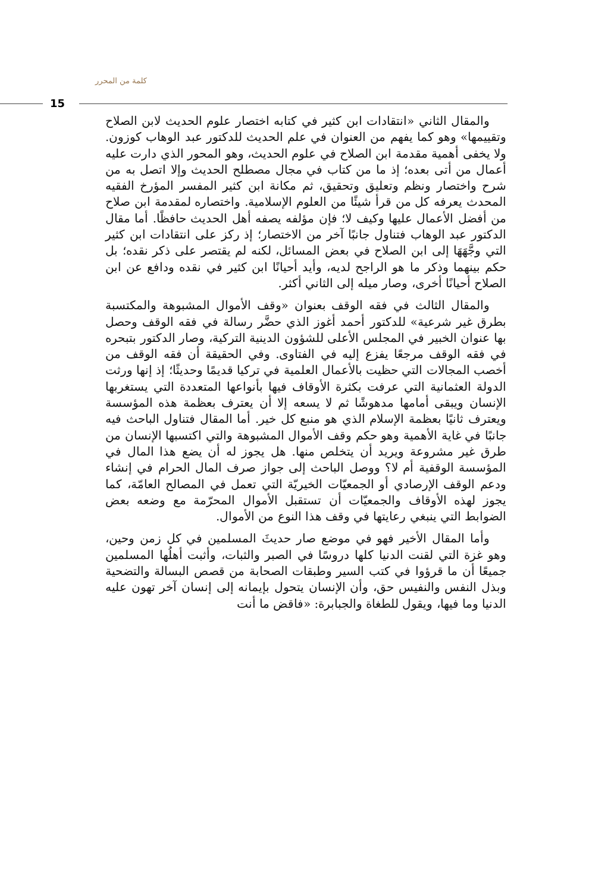كلمة من المحرر
15
والمقال الثاني «انتقادات ابن كثير في كتابه اختصار علوم الحديث لابن الصلاح وتقييمها» وهو كما يفهم من العنوان في علم الحديث للدكتور عبد الوهاب كوزون. ولا يخفى أهمية مقدمة ابن الصلاح في علوم الحديث، وهو المحور الذي دارت عليه أعمال من أتى بعده؛ إذ ما من كتاب في مجال مصطلح الحديث وإلا اتصل به من شرح واختصار ونظم وتعليق وتحقيق، ثم مكانة ابن كثير المفسر المؤرخ الفقيه المحدث يعرفه كل من قرأ شيئًا من العلوم الإسلامية. واختصاره لمقدمة ابن صلاح من أفضل الأعمال عليها وكيف لا؛ فإن مؤلفه يصفه أهل الحديث حافظًا. أما مقال الدكتور عبد الوهاب فتناول جانبًا آخر من الاختصار؛ إذ ركز على انتقادات ابن كثير التي وجَّهَهَا إلى ابن الصلاح في بعض المسائل، لكنه لم يقتصر على ذكر نقده؛ بل حكم بينهما وذكر ما هو الراجح لديه، وأيد أحيانًا ابن كثير في نقده ودافع عن ابن الصلاح أحيانًا أخرى، وصار ميله إلى الثاني أكثر.
والمقال الثالث في فقه الوقف بعنوان «وقف الأموال المشبوهة والمكتسبة بطرق غير شرعية» للدكتور أحمد أغوز الذي حضَّر رسالة في فقه الوقف وحصل بها عنوان الخبير في المجلس الأعلى للشؤون الدينية التركية، وصار الدكتور بتبحره في فقه الوقف مرجعًا يفزع إليه في الفتاوى. وفي الحقيقة أن فقه الوقف من أخصب المجالات التي حظيت بالأعمال العلمية في تركيا قديمًا وحديثًا؛ إذ إنها ورثت الدولة العثمانية التي عرفت بكثرة الأوقاف فيها بأنواعها المتعددة التي يستغربها الإنسان ويبقى أمامها مدهوشًا ثم لا يسعه إلا أن يعترف بعظمة هذه المؤسسة ويعترف ثانيًا بعظمة الإسلام الذي هو منبع كل خير. أما المقال فتناول الباحث فيه جانبًا في غاية الأهمية وهو حكم وقف الأموال المشبوهة والتي اكتسبها الإنسان من طرق غير مشروعة ويريد أن يتخلص منها. هل يجوز له أن يضع هذا المال في المؤسسة الوقفية أم لا؟ ووصل الباحث إلى جواز صرف المال الحرام في إنشاء ودعم الوقف الإرصادي أو الجمعيّات الخيريّة التي تعمل في المصالح العامّة، كما يجوز لهذه الأوقاف والجمعيّات أن تستقبل الأموال المحرّمة مع وضعه بعض الضوابط التي ينبغي رعايتها في وقف هذا النوع من الأموال.
وأما المقال الأخير فهو في موضع صار حديثَ المسلمين في كل زمن وحين، وهو غزة التي لقنت الدنيا كلها دروسًا في الصبر والثبات، وأثبت أهلُها المسلمين جميعًا أن ما قرؤوا في كتب السير وطبقات الصحابة من قصص البسالة والتضحية وبذل النفس والنفيس حق، وأن الإنسان يتحول بإيمانه إلى إنسان آخر تهون عليه الدنيا وما فيها، ويقول للطغاة والجبابرة: «فاقض ما أنت